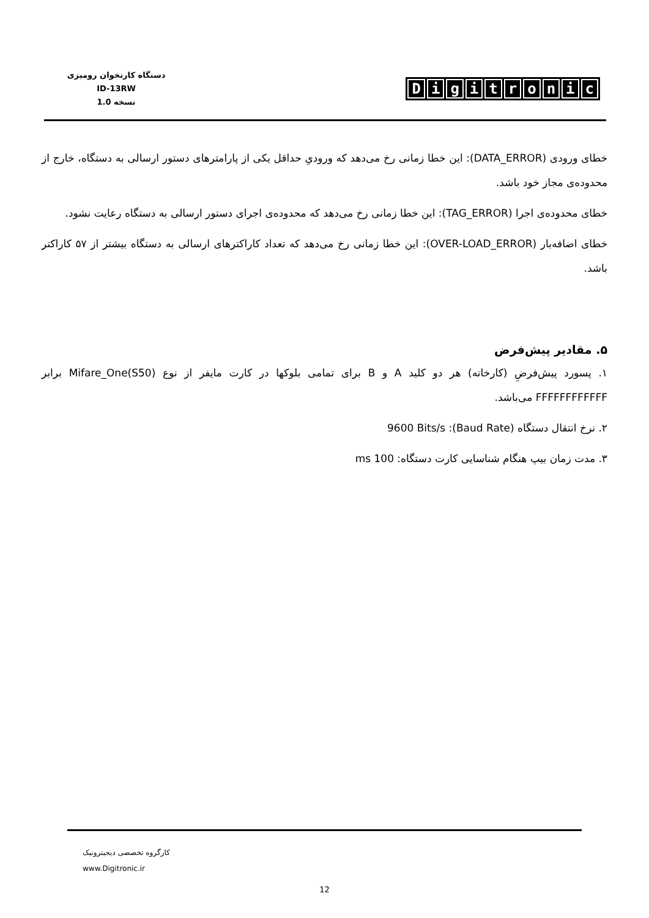دستگاه کارتخوان رومیزی
ID-13RW
نسخه 1.0
Digitronic
خطای ورودی (DATA_ERROR): این خطا زمانی رخ می‌دهد که ورودیِ حداقل یکی از پارامترهای دستور ارسالی به دستگاه، خارج از محدوده‌ی مجاز خود باشد.
خطای محدوده‌ی اجرا (TAG_ERROR): این خطا زمانی رخ می‌دهد که محدوده‌ی اجرای دستور ارسالی به دستگاه رعایت نشود.
خطای اضافه‌بار (OVER-LOAD_ERROR): این خطا زمانی رخ می‌دهد که تعداد کاراکترهای ارسالی به دستگاه بیشتر از ۵۷ کاراکتر باشد.
۵. مقادیر پیش‌فرض
۱. پسورد پیش‌فرضِ (کارخانه) هر دو کلید A و B برای تمامی بلوکها در کارت مایفر از نوع Mifare_One(S50) برابر FFFFFFFFFFFF می‌باشد.
۲. نرخ انتقال دستگاه (Baud Rate): 9600 Bits/s
۳. مدت زمان بیپ هنگام شناسایی کارت دستگاه: 100 ms
کارگروه تخصصی دیجیترونیک
www.Digitronic.ir
12